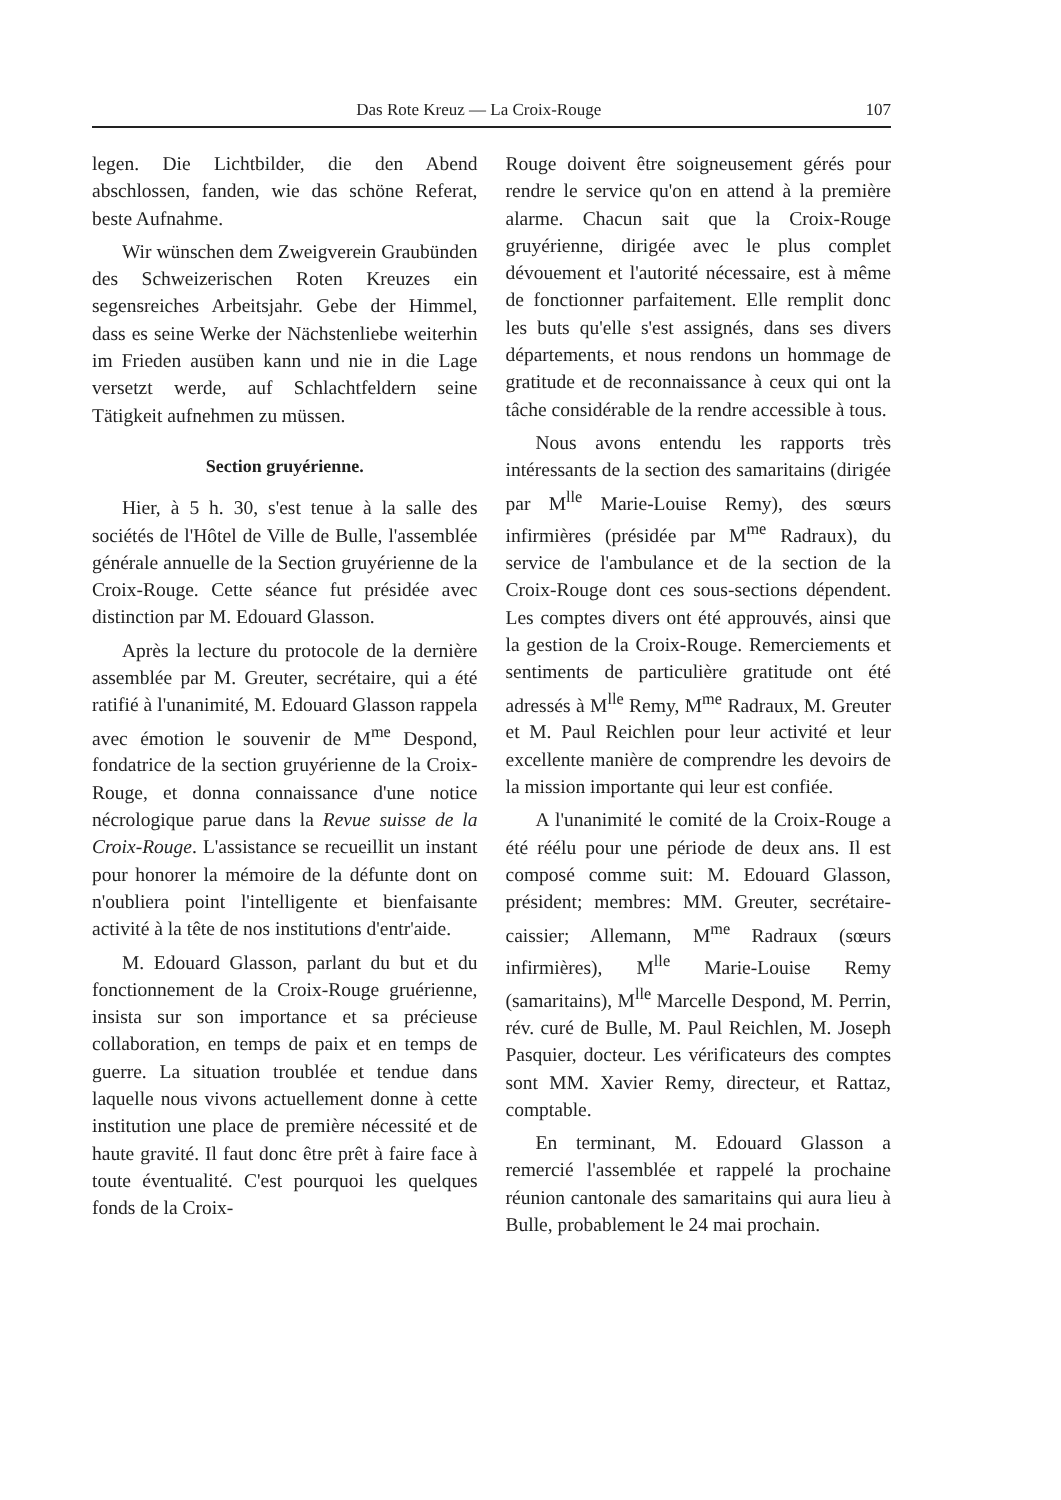Das Rote Kreuz — La Croix-Rouge 107
legen. Die Lichtbilder, die den Abend abschlossen, fanden, wie das schöne Referat, beste Aufnahme.
Wir wünschen dem Zweigverein Graubünden des Schweizerischen Roten Kreuzes ein segensreiches Arbeitsjahr. Gebe der Himmel, dass es seine Werke der Nächstenliebe weiterhin im Frieden ausüben kann und nie in die Lage versetzt werde, auf Schlachtfeldern seine Tätigkeit aufnehmen zu müssen.
Section gruyérienne.
Hier, à 5 h. 30, s'est tenue à la salle des sociétés de l'Hôtel de Ville de Bulle, l'assemblée générale annuelle de la Section gruyérienne de la Croix-Rouge. Cette séance fut présidée avec distinction par M. Edouard Glasson.
Après la lecture du protocole de la dernière assemblée par M. Greuter, secrétaire, qui a été ratifié à l'unanimité, M. Edouard Glasson rappela avec émotion le souvenir de M<sup>me</sup> Despond, fondatrice de la section gruyérienne de la Croix-Rouge, et donna connaissance d'une notice nécrologique parue dans la Revue suisse de la Croix-Rouge. L'assistance se recueillit un instant pour honorer la mémoire de la défunte dont on n'oubliera point l'intelligente et bienfaisante activité à la tête de nos institutions d'entr'aide.
M. Edouard Glasson, parlant du but et du fonctionnement de la Croix-Rouge gruérienne, insista sur son importance et sa précieuse collaboration, en temps de paix et en temps de guerre. La situation troublée et tendue dans laquelle nous vivons actuellement donne à cette institution une place de première nécessité et de haute gravité. Il faut donc être prêt à faire face à toute éventualité. C'est pourquoi les quelques fonds de la Croix-
Rouge doivent être soigneusement gérés pour rendre le service qu'on en attend à la première alarme. Chacun sait que la Croix-Rouge gruyérienne, dirigée avec le plus complet dévouement et l'autorité nécessaire, est à même de fonctionner parfaitement. Elle remplit donc les buts qu'elle s'est assignés, dans ses divers départements, et nous rendons un hommage de gratitude et de reconnaissance à ceux qui ont la tâche considérable de la rendre accessible à tous.
Nous avons entendu les rapports très intéressants de la section des samaritains (dirigée par M<sup>lle</sup> Marie-Louise Remy), des sœurs infirmières (présidée par M<sup>me</sup> Radraux), du service de l'ambulance et de la section de la Croix-Rouge dont ces sous-sections dépendent. Les comptes divers ont été approuvés, ainsi que la gestion de la Croix-Rouge. Remerciements et sentiments de particulière gratitude ont été adressés à M<sup>lle</sup> Remy, M<sup>me</sup> Radraux, M. Greuter et M. Paul Reichlen pour leur activité et leur excellente manière de comprendre les devoirs de la mission importante qui leur est confiée.
A l'unanimité le comité de la Croix-Rouge a été réélu pour une période de deux ans. Il est composé comme suit: M. Edouard Glasson, président; membres: MM. Greuter, secrétaire-caissier; Allemann, M<sup>me</sup> Radraux (sœurs infirmières), M<sup>lle</sup> Marie-Louise Remy (samaritains), M<sup>lle</sup> Marcelle Despond, M. Perrin, rév. curé de Bulle, M. Paul Reichlen, M. Joseph Pasquier, docteur. Les vérificateurs des comptes sont MM. Xavier Remy, directeur, et Rattaz, comptable.
En terminant, M. Edouard Glasson a remercié l'assemblée et rappelé la prochaine réunion cantonale des samaritains qui aura lieu à Bulle, probablement le 24 mai prochain.